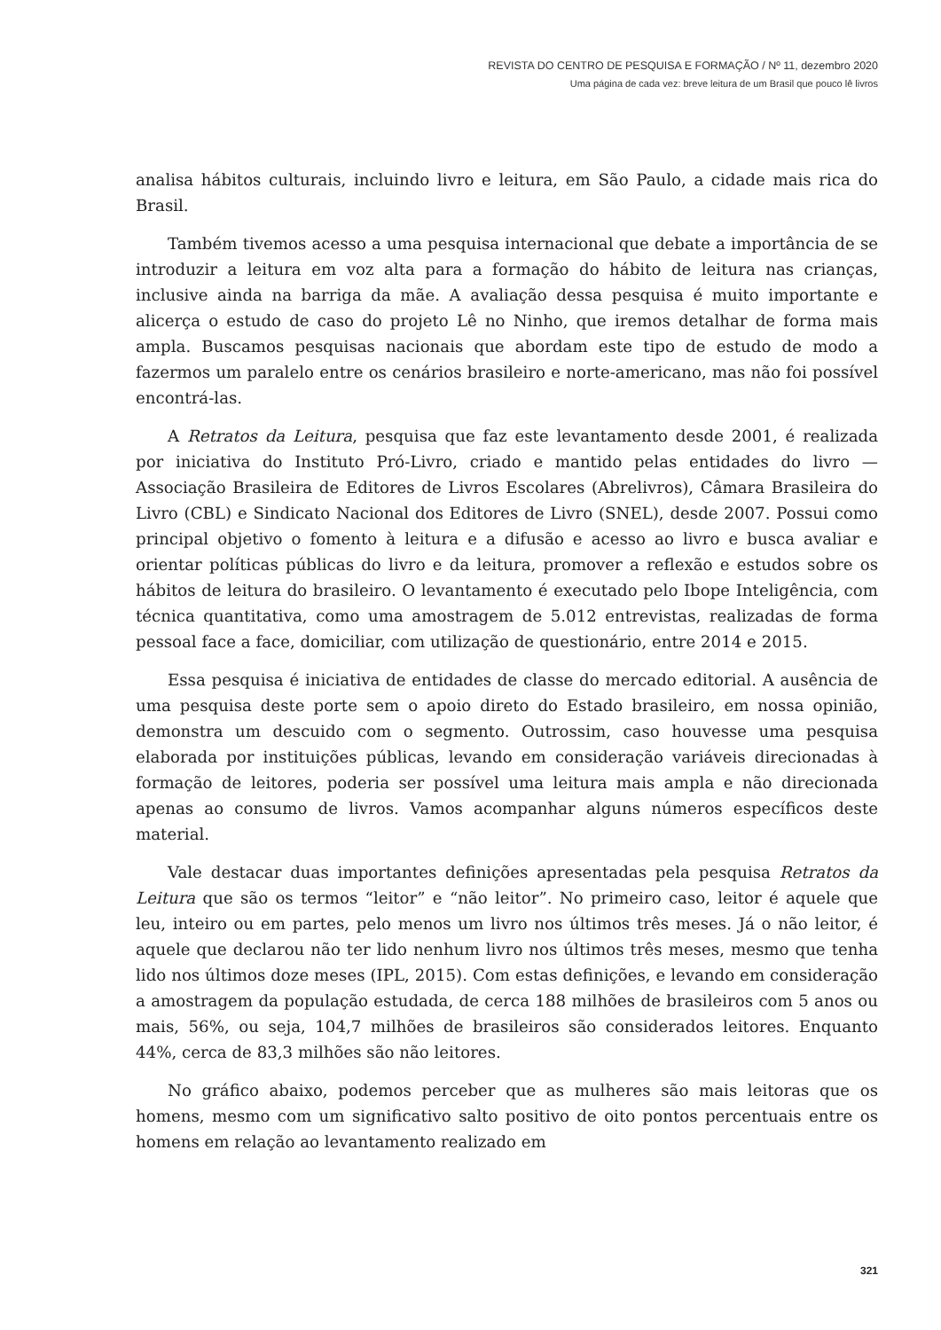REVISTA DO CENTRO DE PESQUISA E FORMAÇÃO / Nº 11, dezembro 2020
Uma página de cada vez: breve leitura de um Brasil que pouco lê livros
analisa hábitos culturais, incluindo livro e leitura, em São Paulo, a cidade mais rica do Brasil.
Também tivemos acesso a uma pesquisa internacional que debate a importância de se introduzir a leitura em voz alta para a formação do hábito de leitura nas crianças, inclusive ainda na barriga da mãe. A avaliação dessa pesquisa é muito importante e alicerça o estudo de caso do projeto Lê no Ninho, que iremos detalhar de forma mais ampla. Buscamos pesquisas nacionais que abordam este tipo de estudo de modo a fazermos um paralelo entre os cenários brasileiro e norte-americano, mas não foi possível encontrá-las.
A Retratos da Leitura, pesquisa que faz este levantamento desde 2001, é realizada por iniciativa do Instituto Pró-Livro, criado e mantido pelas entidades do livro — Associação Brasileira de Editores de Livros Escolares (Abrelivros), Câmara Brasileira do Livro (CBL) e Sindicato Nacional dos Editores de Livro (SNEL), desde 2007. Possui como principal objetivo o fomento à leitura e a difusão e acesso ao livro e busca avaliar e orientar políticas públicas do livro e da leitura, promover a reflexão e estudos sobre os hábitos de leitura do brasileiro. O levantamento é executado pelo Ibope Inteligência, com técnica quantitativa, como uma amostragem de 5.012 entrevistas, realizadas de forma pessoal face a face, domiciliar, com utilização de questionário, entre 2014 e 2015.
Essa pesquisa é iniciativa de entidades de classe do mercado editorial. A ausência de uma pesquisa deste porte sem o apoio direto do Estado brasileiro, em nossa opinião, demonstra um descuido com o segmento. Outrossim, caso houvesse uma pesquisa elaborada por instituições públicas, levando em consideração variáveis direcionadas à formação de leitores, poderia ser possível uma leitura mais ampla e não direcionada apenas ao consumo de livros. Vamos acompanhar alguns números específicos deste material.
Vale destacar duas importantes definições apresentadas pela pesquisa Retratos da Leitura que são os termos “leitor” e “não leitor”. No primeiro caso, leitor é aquele que leu, inteiro ou em partes, pelo menos um livro nos últimos três meses. Já o não leitor, é aquele que declarou não ter lido nenhum livro nos últimos três meses, mesmo que tenha lido nos últimos doze meses (IPL, 2015). Com estas definições, e levando em consideração a amostragem da população estudada, de cerca 188 milhões de brasileiros com 5 anos ou mais, 56%, ou seja, 104,7 milhões de brasileiros são considerados leitores. Enquanto 44%, cerca de 83,3 milhões são não leitores.
No gráfico abaixo, podemos perceber que as mulheres são mais leitoras que os homens, mesmo com um significativo salto positivo de oito pontos percentuais entre os homens em relação ao levantamento realizado em
321